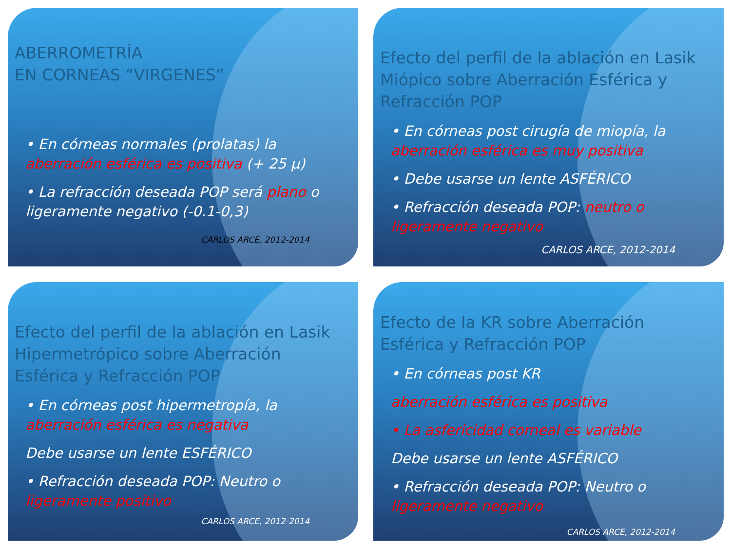ABERROMETRÍA
EN CORNEAS “VIRGENES”
• En córneas normales (prolatas) la aberración esférica es positiva (+ 25 µ)
• La refracción deseada POP será plano o ligeramente negativo (-0.1-0,3)
CARLOS ARCE, 2012-2014
Efecto del perfil de la ablación en Lasik Miópico sobre Aberración Esférica y Refracción POP
• En córneas post cirugía de miopía, la aberración esférica es muy positiva
• Debe usarse un lente ASFÉRICO
• Refracción deseada POP: neutro o ligeramente negativo
CARLOS ARCE, 2012-2014
Efecto del perfil de la ablación en Lasik Hipermetrópico sobre Aberración Esférica y Refracción POP
• En córneas post hipermetropía, la aberración esférica es negativa
Debe usarse un lente ESFÉRICO
• Refracción deseada POP: Neutro o ligeramente positivo
CARLOS ARCE, 2012-2014
Efecto de la KR sobre Aberración Esférica y Refracción POP
• En córneas post KR
aberración esférica es positiva
• La asfericidad corneal es variable
Debe usarse un lente ASFÉRICO
• Refracción deseada POP: Neutro o ligeramente negativo
CARLOS ARCE, 2012-2014